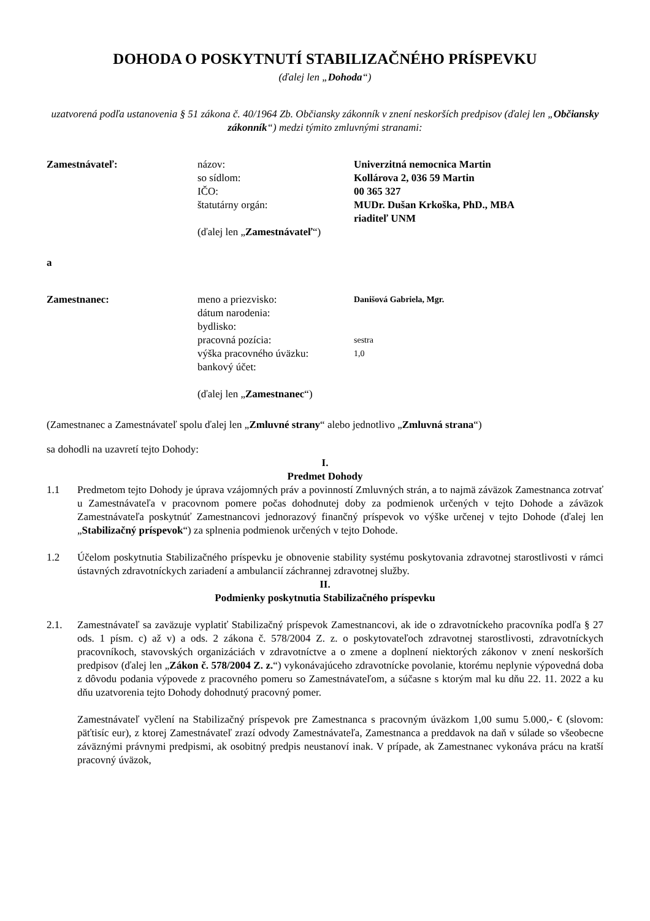DOHODA O POSKYTNUTÍ STABILIZAČNÉHO PRÍSPEVKU
(ďalej len „Dohoda“)
uzatvorená podľa ustanovenia § 51 zákona č. 40/1964 Zb. Občiansky zákonník v znení neskorších predpisov (ďalej len „Občiansky zákonník“) medzi týmito zmluvnými stranami:
| Zamestnávateľ: | názov: | Univerzitná nemocnica Martin |
| | so sídlom: | Kollárova 2, 036 59 Martin |
| | IČO: | 00 365 327 |
| | štatutárny orgán: | MUDr. Dušan Krkoška, PhD., MBA riaditeľ UNM |
| | (ďalej len „ Zamestnávateľ “) | |
a
| Zamestnanec: | meno a priezvisko: | Danišová Gabriela, Mgr. |
| | dátum narodenia: | |
| | bydlisko: | |
| | pracovná pozícia: | sestra |
| | výška pracovného úväzku: | 1,0 |
| | bankový účet: | |
| | (ďalej len „ Zamestnanec “) | |
(Zamestnanec a Zamestnávateľ spolu ďalej len „Zmluvné strany“ alebo jednotlivo „Zmluvná strana“)
sa dohodli na uzavretí tejto Dohody:
I.
Predmet Dohody
1.1 Predmetom tejto Dohody je úprava vzájomných práv a povinností Zmluvných strán, a to najmä záväzok Zamestnanca zotrvať u Zamestnávateľa v pracovnom pomere počas dohodnutej doby za podmienok určených v tejto Dohode a záväzok Zamestnávateľa poskytnúť Zamestnancovi jednorazový finančný príspevok vo výške určenej v tejto Dohode (ďalej len „Stabilizačný príspevok“) za splnenia podmienok určených v tejto Dohode.
1.2 Účelom poskytnutia Stabilizačného príspevku je obnovenie stability systému poskytovania zdravotnej starostlivosti v rámci ústavných zdravotníckych zariadení a ambulancií záchrannej zdravotnej služby.
II.
Podmienky poskytnutia Stabilizačného príspevku
2.1. Zamestnávateľ sa zaväzuje vyplatiť Stabilizačný príspevok Zamestnancovi, ak ide o zdravotníckeho pracovníka podľa § 27 ods. 1 písm. c) až v) a ods. 2 zákona č. 578/2004 Z. z. o poskytovateľoch zdravotnej starostlivosti, zdravotníckych pracovníkoch, stavovských organizáciách v zdravotníctve a o zmene a doplnení niektorých zákonov v znení neskorších predpisov (ďalej len „Zákon č. 578/2004 Z. z.“) vykonávajúceho zdravotnícke povolanie, ktorému neplynie výpovedná doba z dôvodu podania výpovede z pracovného pomeru so Zamestnávateľom, a súčasne s ktorým mal ku dňu 22. 11. 2022 a ku dňu uzatvorenia tejto Dohody dohodnutý pracovný pomer.
Zamestnávateľ vyčlení na Stabilizačný príspevok pre Zamestnanca s pracovným úväzkom 1,00 sumu 5.000,- € (slovom: päťtisíc eur), z ktorej Zamestnávateľ zrazí odvody Zamestnávateľa, Zamestnanca a preddavok na daň v súlade so všeobecne záväznými právnymi predpismi, ak osobitný predpis neustanoví inak. V prípade, ak Zamestnanec vykonáva prácu na kratší pracovný úväzok,